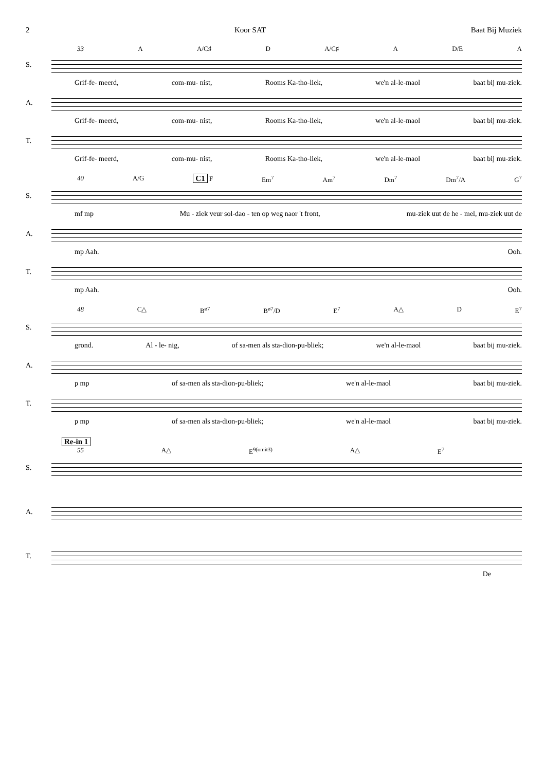2 Koor SAT Baat Bij Muziek
33 A A/C♯ D A/C♯ A D/E A
S.
Grif-fe- meerd, com-mu- nist, Rooms Ka-tho-liek, we'n al-le-maol baat bij mu-ziek.
A.
Grif-fe- meerd, com-mu- nist, Rooms Ka-tho-liek, we'n al-le-maol baat bij mu-ziek.
T.
Grif-fe- meerd, com-mu- nist, Rooms Ka-tho-liek, we'n al-le-maol baat bij mu-ziek.
40 A/G C1 F Em<sup>7</sup> Am<sup>7</sup> Dm<sup>7</sup> Dm<sup>7</sup>/A G<sup>7</sup>
S.
mf mp Mu - ziek veur sol-dao - ten op weg naor 't front, mu-ziek uut de he - mel, mu-ziek uut de
A.
mp Aah. Ooh.
T.
mp Aah. Ooh.
48 C△ B<sup>ø7</sup> B<sup>ø7</sup>/D E<sup>7</sup> A△ D E<sup>7</sup>
S.
grond. Al - le- nig, of sa-men als sta-dion-pu-bliek; we'n al-le-maol baat bij mu-ziek.
A.
p mp of sa-men als sta-dion-pu-bliek; we'n al-le-maol baat bij mu-ziek.
T.
p mp of sa-men als sta-dion-pu-bliek; we'n al-le-maol baat bij mu-ziek.
Re-in 1
55 A△ E<sup>9(omit3)</sup> A△ E<sup>7</sup>
S.
A.
T.
De